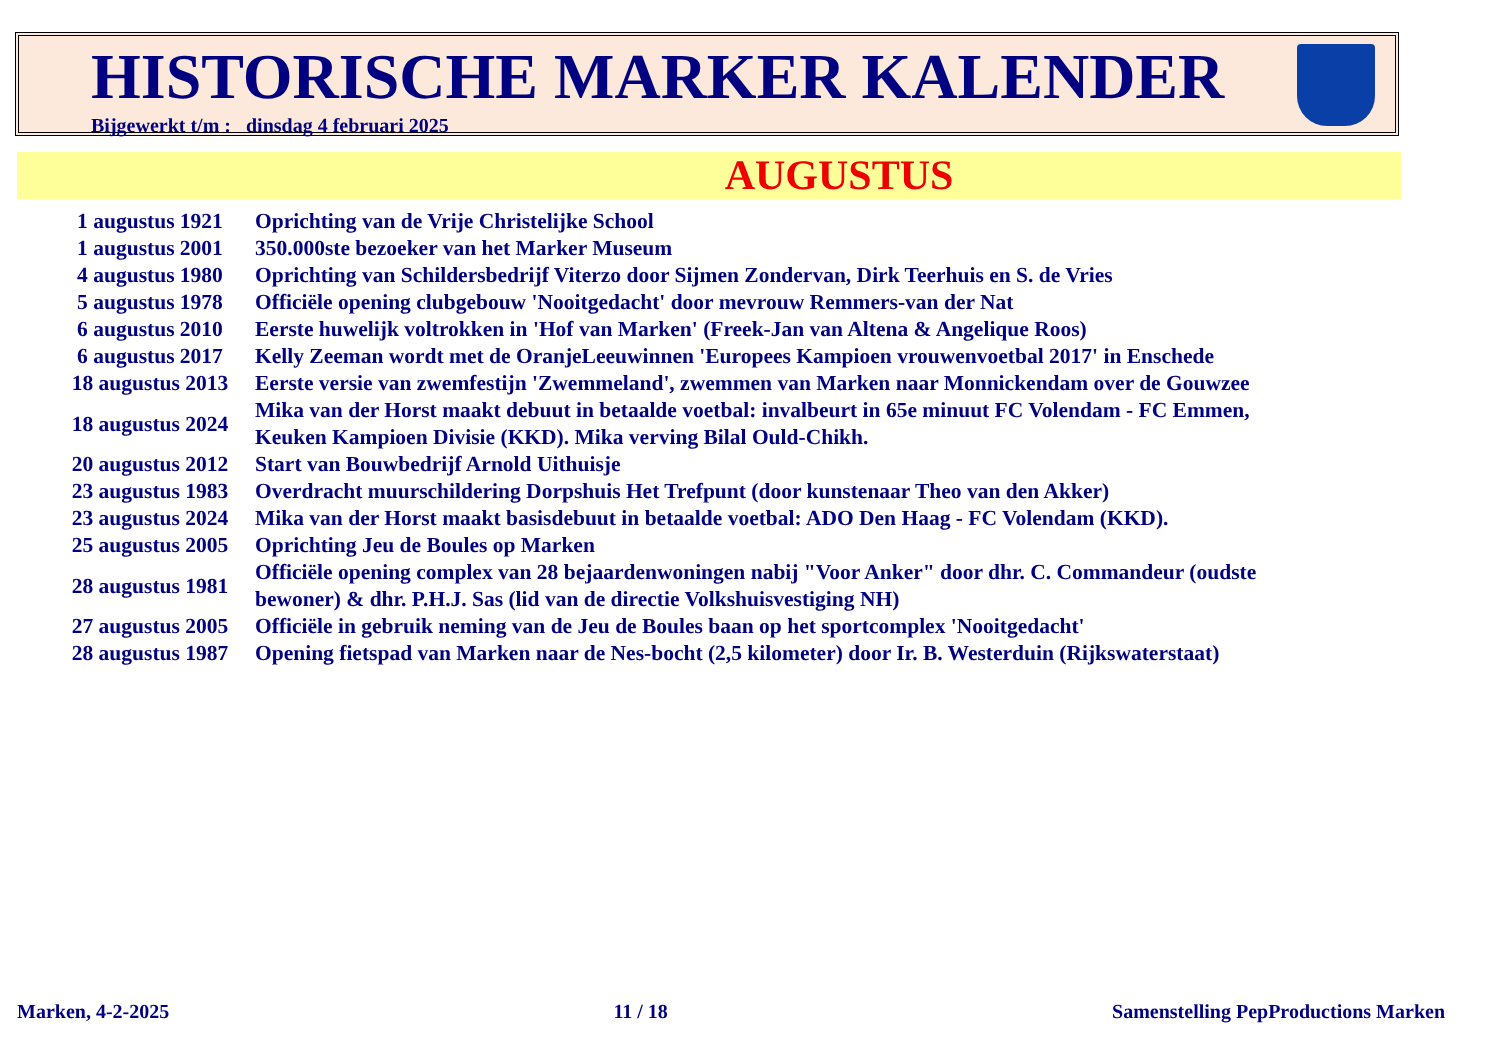HISTORISCHE MARKER KALENDER
Bijgewerkt t/m : dinsdag 4 februari 2025
AUGUSTUS
| 1 augustus 1921 | Oprichting van de Vrije Christelijke School |
| 1 augustus 2001 | 350.000ste bezoeker van het Marker Museum |
| 4 augustus 1980 | Oprichting van Schildersbedrijf Viterzo door Sijmen Zondervan, Dirk Teerhuis en S. de Vries |
| 5 augustus 1978 | Officiële opening clubgebouw 'Nooitgedacht' door mevrouw Remmers-van der Nat |
| 6 augustus 2010 | Eerste huwelijk voltrokken in 'Hof van Marken' (Freek-Jan van Altena & Angelique Roos) |
| 6 augustus 2017 | Kelly Zeeman wordt met de OranjeLeeuwinnen 'Europees Kampioen vrouwenvoetbal 2017' in Enschede |
| 18 augustus 2013 | Eerste versie van zwemfestijn 'Zwemmeland', zwemmen van Marken naar Monnickendam over de Gouwzee |
| 18 augustus 2024 | Mika van der Horst maakt debuut in betaalde voetbal: invalbeurt in 65e minuut FC Volendam - FC Emmen, Keuken Kampioen Divisie (KKD). Mika verving Bilal Ould-Chikh. |
| 20 augustus 2012 | Start van Bouwbedrijf Arnold Uithuisje |
| 23 augustus 1983 | Overdracht muurschildering Dorpshuis Het Trefpunt (door kunstenaar Theo van den Akker) |
| 23 augustus 2024 | Mika van der Horst maakt basisdebuut in betaalde voetbal: ADO Den Haag - FC Volendam (KKD). |
| 25 augustus 2005 | Oprichting Jeu de Boules op Marken |
| 28 augustus 1981 | Officiële opening complex van 28 bejaardenwoningen nabij "Voor Anker" door dhr. C. Commandeur (oudste bewoner) & dhr. P.H.J. Sas (lid van de directie Volkshuisvestiging NH) |
| 27 augustus 2005 | Officiële in gebruik neming van de Jeu de Boules baan op het sportcomplex 'Nooitgedacht' |
| 28 augustus 1987 | Opening fietspad van Marken naar de Nes-bocht (2,5 kilometer) door Ir. B. Westerduin (Rijkswaterstaat) |
Marken, 4-2-2025 11 / 18 Samenstelling PepProductions Marken